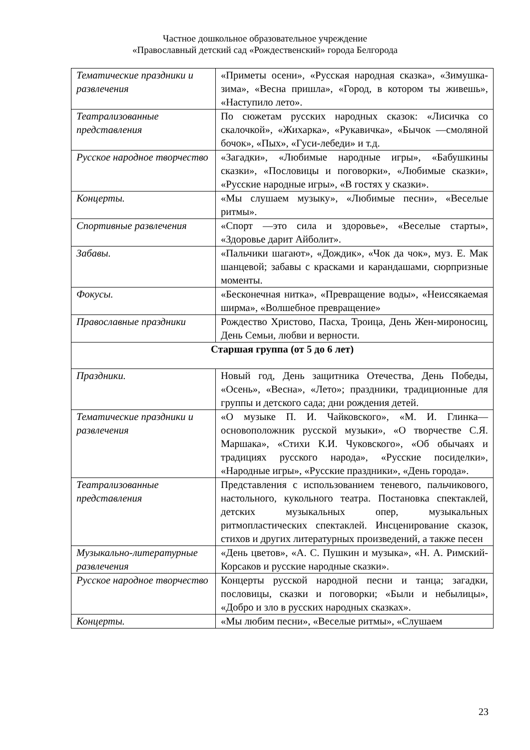Частное дошкольное образовательное учреждение
«Православный детский сад «Рождественский» города Белгорода
| Тематические праздники и развлечения | «Приметы осени», «Русская народная сказка», «Зимушка-зима», «Весна пришла», «Город, в котором ты живешь», «Наступило лето». |
| Театрализованные представления | По сюжетам русских народных сказок: «Лисичка со скалочкой», «Жихарка», «Рукавичка», «Бычок —смоляной бочок», «Пых», «Гуси-лебеди» и т.д. |
| Русское народное творчество | «Загадки», «Любимые народные игры», «Бабушкины сказки», «Пословицы и поговорки», «Любимые сказки», «Русские народные игры», «В гостях у сказки». |
| Концерты. | «Мы слушаем музыку», «Любимые песни», «Веселые ритмы». |
| Спортивные развлечения | «Спорт —это сила и здоровье», «Веселые старты», «Здоровье дарит Айболит». |
| Забавы. | «Пальчики шагают», «Дождик», «Чок да чок», муз. Е. Мак шанцевой; забавы с красками и карандашами, сюрпризные моменты. |
| Фокусы. | «Бесконечная нитка», «Превращение воды», «Неиссякаемая ширма», «Волшебное превращение» |
| Православные праздники | Рождество Христово, Пасха, Троица, День Жен-мироносиц, День Семьи, любви и верности. |
| Старшая группа (от 5 до 6 лет) | |
| Праздники. | Новый год, День защитника Отечества, День Победы, «Осень», «Весна», «Лето»; праздники, традиционные для группы и детского сада; дни рождения детей. |
| Тематические праздники и развлечения | «О музыке П. И. Чайковского», «М. И. Глинка— основоположник русской музыки», «О творчестве С.Я. Маршака», «Стихи К.И. Чуковского», «Об обычаях и традициях русского народа», «Русские посиделки», «Народные игры», «Русские праздники», «День города». |
| Театрализованные представления | Представления с использованием теневого, пальчикового, настольного, кукольного театра. Постановка спектаклей, детских музыкальных опер, музыкальных ритмопластических спектаклей. Инсценирование сказок, стихов и других литературных произведений, а также песен |
| Музыкально-литературные развлечения | «День цветов», «А. С. Пушкин и музыка», «Н. А. Римский-Корсаков и русские народные сказки». |
| Русское народное творчество | Концерты русской народной песни и танца; загадки, пословицы, сказки и поговорки; «Были и небылицы», «Добро и зло в русских народных сказках». |
| Концерты. | «Мы любим песни», «Веселые ритмы», «Слушаем |
23